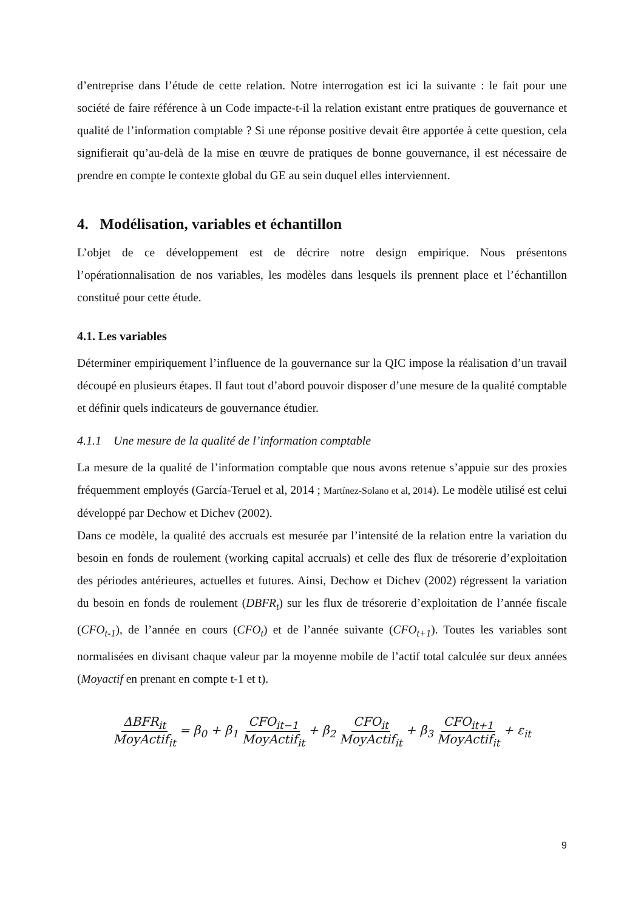d’entreprise dans l’étude de cette relation. Notre interrogation est ici la suivante : le fait pour une société de faire référence à un Code impacte-t-il la relation existant entre pratiques de gouvernance et qualité de l’information comptable ? Si une réponse positive devait être apportée à cette question, cela signifierait qu’au-delà de la mise en œuvre de pratiques de bonne gouvernance, il est nécessaire de prendre en compte le contexte global du GE au sein duquel elles interviennent.
4. Modélisation, variables et échantillon
L’objet de ce développement est de décrire notre design empirique. Nous présentons l’opérationnalisation de nos variables, les modèles dans lesquels ils prennent place et l’échantillon constitué pour cette étude.
4.1. Les variables
Déterminer empiriquement l’influence de la gouvernance sur la QIC impose la réalisation d’un travail découpé en plusieurs étapes. Il faut tout d’abord pouvoir disposer d’une mesure de la qualité comptable et définir quels indicateurs de gouvernance étudier.
4.1.1 Une mesure de la qualité de l’information comptable
La mesure de la qualité de l’information comptable que nous avons retenue s’appuie sur des proxies fréquemment employés (García-Teruel et al, 2014 ; Martínez-Solano et al, 2014). Le modèle utilisé est celui développé par Dechow et Dichev (2002).
Dans ce modèle, la qualité des accruals est mesurée par l’intensité de la relation entre la variation du besoin en fonds de roulement (working capital accruals) et celle des flux de trésorerie d’exploitation des périodes antérieures, actuelles et futures. Ainsi, Dechow et Dichev (2002) régressent la variation du besoin en fonds de roulement (DBFR<sub>t</sub>) sur les flux de trésorerie d’exploitation de l’année fiscale (CFO<sub>t-1</sub>), de l’année en cours (CFO<sub>t</sub>) et de l’année suivante (CFO<sub>t+1</sub>). Toutes les variables sont normalisées en divisant chaque valeur par la moyenne mobile de l’actif total calculée sur deux années (Moyactif en prenant en compte t-1 et t).
ΔBFR<sub>it</sub> MoyActif<sub>it</sub> = β<sub>0</sub> + β<sub>1</sub> CFO<sub>it−1</sub> MoyActif<sub>it</sub> + β<sub>2</sub> CFO<sub>it</sub> MoyActif<sub>it</sub> + β<sub>3</sub> CFO<sub>it+1</sub> MoyActif<sub>it</sub> + ε<sub>it</sub>
9